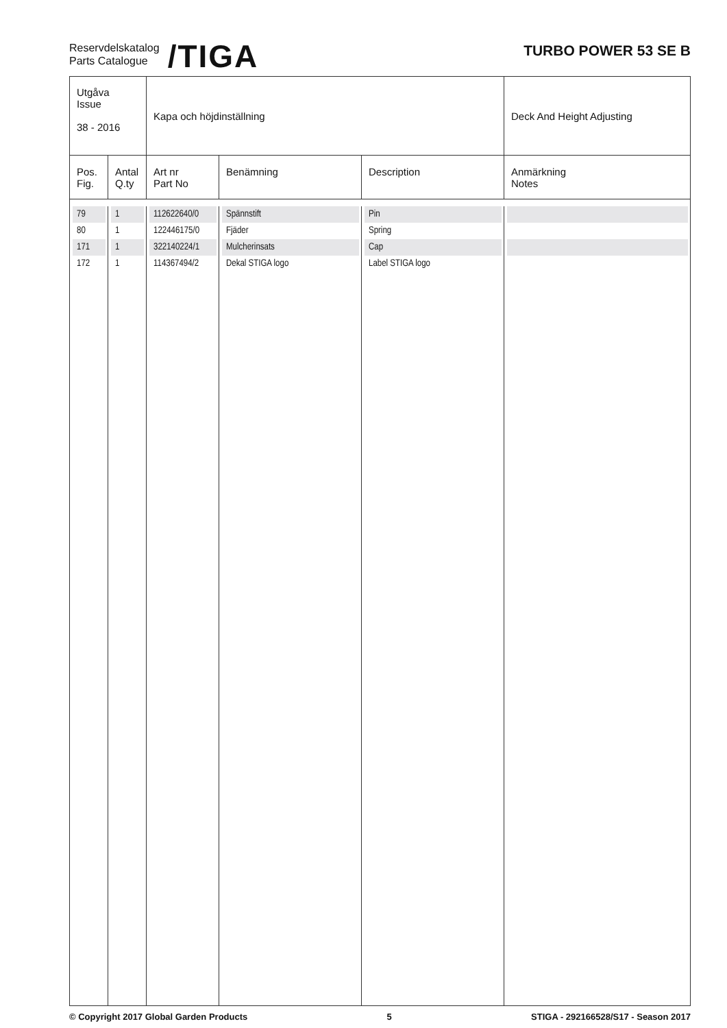Reservdelskatalog
Parts Catalogue
/TIGA
TURBO POWER 53 SE B
| Utgåva Issue 38 - 2016 | | Kapa och höjdinställning | | | Deck And Height Adjusting |
| Pos. Fig. | Antal Q.ty | Art nr Part No | Benämning | Description | Anmärkning Notes |
| 79 | 1 | 112622640/0 | Spännstift | Pin | |
| 80 | 1 | 122446175/0 | Fjäder | Spring | |
| 171 | 1 | 322140224/1 | Mulcherinsats | Cap | |
| 172 | 1 | 114367494/2 | Dekal STIGA logo | Label STIGA logo | |
© Copyright 2017 Global Garden Products 5 STIGA - 292166528/S17 - Season 2017